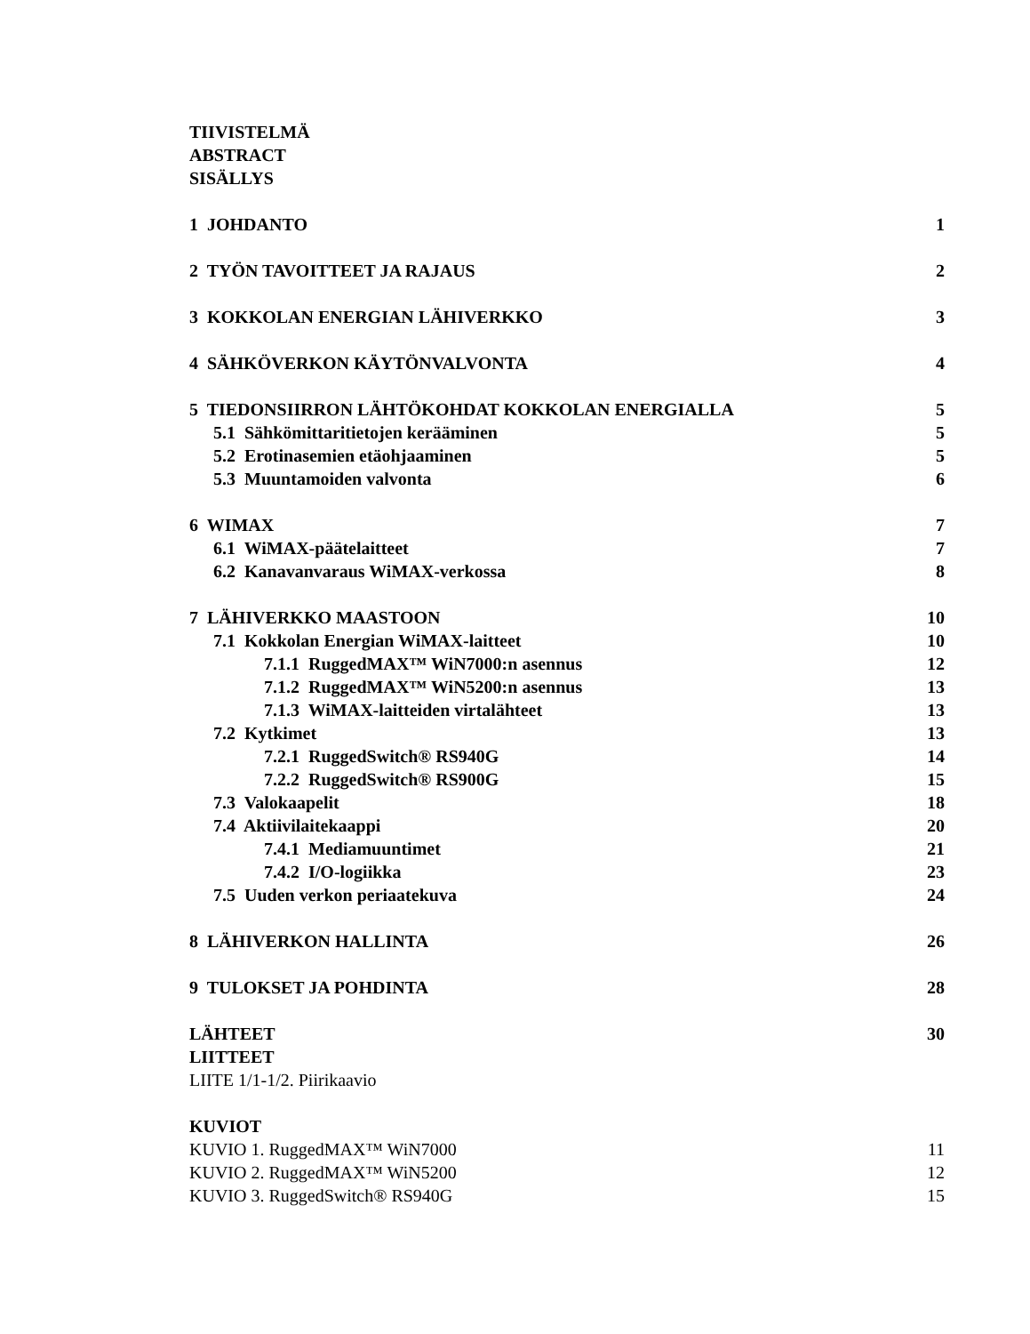TIIVISTELMÄ
ABSTRACT
SISÄLLYS
1 JOHDANTO 1
2 TYÖN TAVOITTEET JA RAJAUS 2
3 KOKKOLAN ENERGIAN LÄHIVERKKO 3
4 SÄHKÖVERKON KÄYTÖNVALVONTA 4
5 TIEDONSIIRRON LÄHTÖKOHDAT KOKKOLAN ENERGIALLA 5
5.1 Sähkömittaritietojen kerääminen 5
5.2 Erotinasemien etäohjaaminen 5
5.3 Muuntamoiden valvonta 6
6 WIMAX 7
6.1 WiMAX-päätelaitteet 7
6.2 Kanavanvaraus WiMAX-verkossa 8
7 LÄHIVERKKO MAASTOON 10
7.1 Kokkolan Energian WiMAX-laitteet 10
7.1.1 RuggedMAX™ WiN7000:n asennus 12
7.1.2 RuggedMAX™ WiN5200:n asennus 13
7.1.3 WiMAX-laitteiden virtalähteet 13
7.2 Kytkimet 13
7.2.1 RuggedSwitch® RS940G 14
7.2.2 RuggedSwitch® RS900G 15
7.3 Valokaapelit 18
7.4 Aktiivilaitekaappi 20
7.4.1 Mediamuuntimet 21
7.4.2 I/O-logiikka 23
7.5 Uuden verkon periaatekuva 24
8 LÄHIVERKON HALLINTA 26
9 TULOKSET JA POHDINTA 28
LÄHTEET 30
LIITTEET
LIITE 1/1-1/2. Piirikaavio
KUVIOT
KUVIO 1. RuggedMAX™ WiN7000 11
KUVIO 2. RuggedMAX™ WiN5200 12
KUVIO 3. RuggedSwitch® RS940G 15